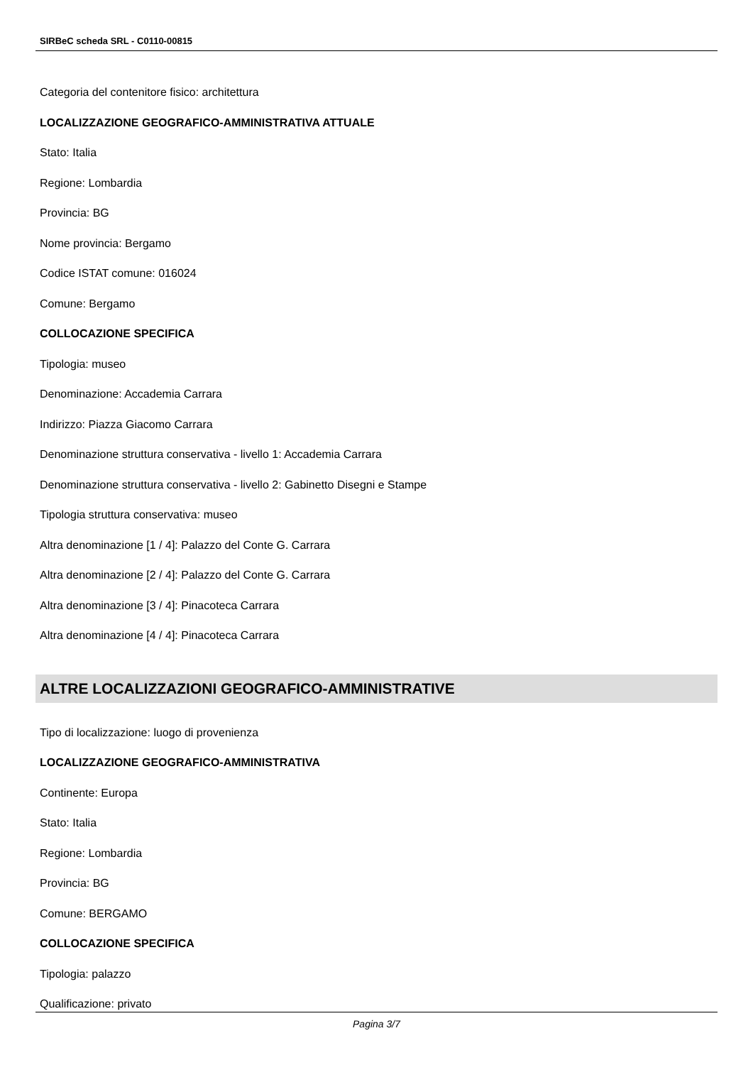SIRBeC scheda SRL - C0110-00815
Categoria del contenitore fisico: architettura
LOCALIZZAZIONE GEOGRAFICO-AMMINISTRATIVA ATTUALE
Stato: Italia
Regione: Lombardia
Provincia: BG
Nome provincia: Bergamo
Codice ISTAT comune: 016024
Comune: Bergamo
COLLOCAZIONE SPECIFICA
Tipologia: museo
Denominazione: Accademia Carrara
Indirizzo: Piazza Giacomo Carrara
Denominazione struttura conservativa - livello 1: Accademia Carrara
Denominazione struttura conservativa - livello 2: Gabinetto Disegni e Stampe
Tipologia struttura conservativa: museo
Altra denominazione [1 / 4]: Palazzo del Conte G. Carrara
Altra denominazione [2 / 4]: Palazzo del Conte G. Carrara
Altra denominazione [3 / 4]: Pinacoteca Carrara
Altra denominazione [4 / 4]: Pinacoteca Carrara
ALTRE LOCALIZZAZIONI GEOGRAFICO-AMMINISTRATIVE
Tipo di localizzazione: luogo di provenienza
LOCALIZZAZIONE GEOGRAFICO-AMMINISTRATIVA
Continente: Europa
Stato: Italia
Regione: Lombardia
Provincia: BG
Comune: BERGAMO
COLLOCAZIONE SPECIFICA
Tipologia: palazzo
Qualificazione: privato
Pagina 3/7